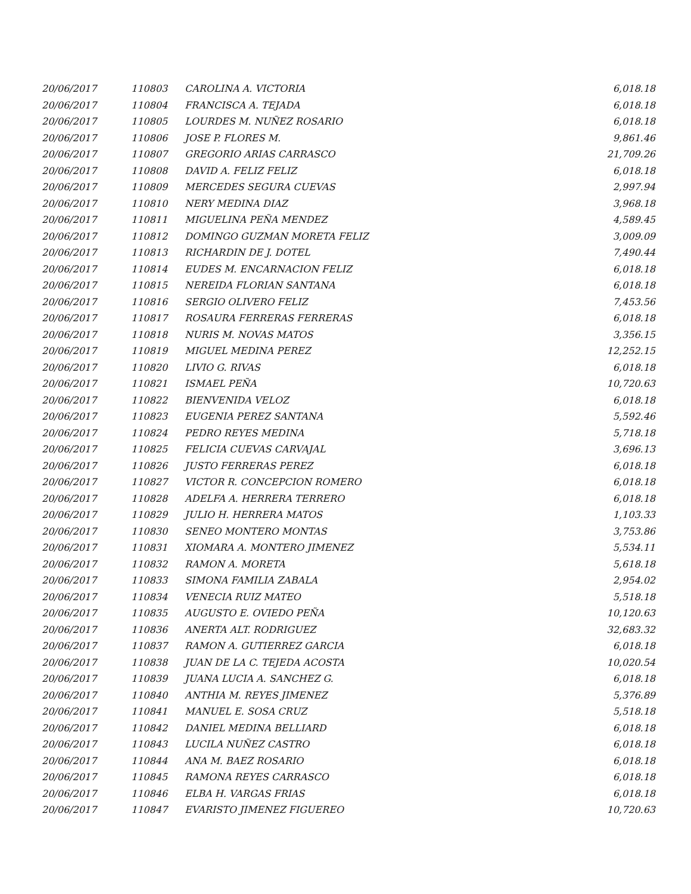| 20/06/2017 | 110803 | CAROLINA A. VICTORIA | 6,018.18 |
| 20/06/2017 | 110804 | FRANCISCA A. TEJADA | 6,018.18 |
| 20/06/2017 | 110805 | LOURDES M. NUÑEZ ROSARIO | 6,018.18 |
| 20/06/2017 | 110806 | JOSE P. FLORES M. | 9,861.46 |
| 20/06/2017 | 110807 | GREGORIO ARIAS CARRASCO | 21,709.26 |
| 20/06/2017 | 110808 | DAVID A. FELIZ FELIZ | 6,018.18 |
| 20/06/2017 | 110809 | MERCEDES SEGURA CUEVAS | 2,997.94 |
| 20/06/2017 | 110810 | NERY MEDINA DIAZ | 3,968.18 |
| 20/06/2017 | 110811 | MIGUELINA PEÑA MENDEZ | 4,589.45 |
| 20/06/2017 | 110812 | DOMINGO GUZMAN MORETA FELIZ | 3,009.09 |
| 20/06/2017 | 110813 | RICHARDIN DE J. DOTEL | 7,490.44 |
| 20/06/2017 | 110814 | EUDES M. ENCARNACION FELIZ | 6,018.18 |
| 20/06/2017 | 110815 | NEREIDA FLORIAN SANTANA | 6,018.18 |
| 20/06/2017 | 110816 | SERGIO OLIVERO FELIZ | 7,453.56 |
| 20/06/2017 | 110817 | ROSAURA FERRERAS FERRERAS | 6,018.18 |
| 20/06/2017 | 110818 | NURIS M. NOVAS MATOS | 3,356.15 |
| 20/06/2017 | 110819 | MIGUEL MEDINA PEREZ | 12,252.15 |
| 20/06/2017 | 110820 | LIVIO G. RIVAS | 6,018.18 |
| 20/06/2017 | 110821 | ISMAEL PEÑA | 10,720.63 |
| 20/06/2017 | 110822 | BIENVENIDA VELOZ | 6,018.18 |
| 20/06/2017 | 110823 | EUGENIA PEREZ SANTANA | 5,592.46 |
| 20/06/2017 | 110824 | PEDRO REYES MEDINA | 5,718.18 |
| 20/06/2017 | 110825 | FELICIA CUEVAS CARVAJAL | 3,696.13 |
| 20/06/2017 | 110826 | JUSTO FERRERAS PEREZ | 6,018.18 |
| 20/06/2017 | 110827 | VICTOR R. CONCEPCION ROMERO | 6,018.18 |
| 20/06/2017 | 110828 | ADELFA A. HERRERA TERRERO | 6,018.18 |
| 20/06/2017 | 110829 | JULIO H. HERRERA MATOS | 1,103.33 |
| 20/06/2017 | 110830 | SENEO MONTERO MONTAS | 3,753.86 |
| 20/06/2017 | 110831 | XIOMARA A. MONTERO JIMENEZ | 5,534.11 |
| 20/06/2017 | 110832 | RAMON A. MORETA | 5,618.18 |
| 20/06/2017 | 110833 | SIMONA FAMILIA ZABALA | 2,954.02 |
| 20/06/2017 | 110834 | VENECIA RUIZ MATEO | 5,518.18 |
| 20/06/2017 | 110835 | AUGUSTO E. OVIEDO PEÑA | 10,120.63 |
| 20/06/2017 | 110836 | ANERTA ALT. RODRIGUEZ | 32,683.32 |
| 20/06/2017 | 110837 | RAMON A. GUTIERREZ GARCIA | 6,018.18 |
| 20/06/2017 | 110838 | JUAN DE LA C. TEJEDA ACOSTA | 10,020.54 |
| 20/06/2017 | 110839 | JUANA LUCIA A. SANCHEZ G. | 6,018.18 |
| 20/06/2017 | 110840 | ANTHIA M. REYES JIMENEZ | 5,376.89 |
| 20/06/2017 | 110841 | MANUEL E. SOSA CRUZ | 5,518.18 |
| 20/06/2017 | 110842 | DANIEL MEDINA BELLIARD | 6,018.18 |
| 20/06/2017 | 110843 | LUCILA NUÑEZ CASTRO | 6,018.18 |
| 20/06/2017 | 110844 | ANA M. BAEZ ROSARIO | 6,018.18 |
| 20/06/2017 | 110845 | RAMONA REYES CARRASCO | 6,018.18 |
| 20/06/2017 | 110846 | ELBA H. VARGAS FRIAS | 6,018.18 |
| 20/06/2017 | 110847 | EVARISTO JIMENEZ FIGUEREO | 10,720.63 |